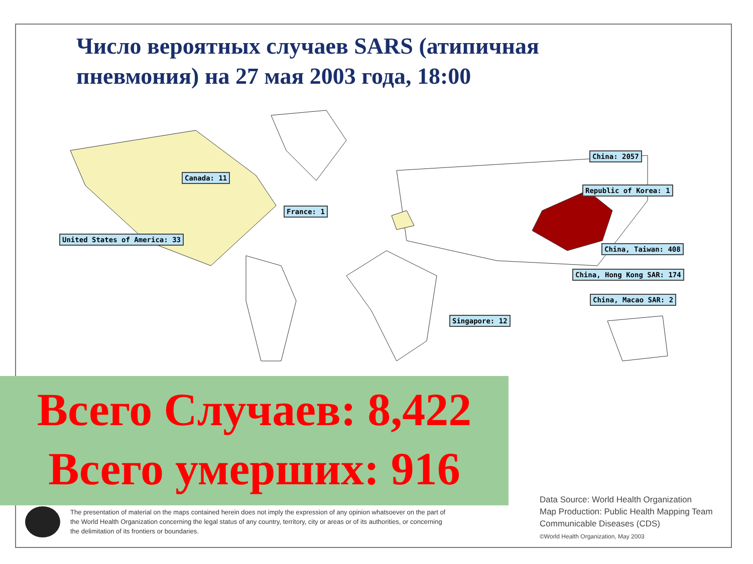Число вероятных случаев SARS (атипичная пневмония) на 27 мая 2003 года, 18:00
Canada: 11
United States of America: 33
France: 1
China: 2057
Republic of Korea: 1
China, Taiwan: 408
China, Hong Kong SAR: 174
China, Macao SAR: 2
Singapore: 12
Всего Случаев: 8,422
Всего умерших: 916
The presentation of material on the maps contained herein does not imply the expression of any opinion whatsoever on the part of the World Health Organization concerning the legal status of any country, territory, city or areas or of its authorities, or concerning the delimitation of its frontiers or boundaries.
Data Source: World Health Organization
Map Production: Public Health Mapping Team
Communicable Diseases (CDS)
©World Health Organization, May 2003